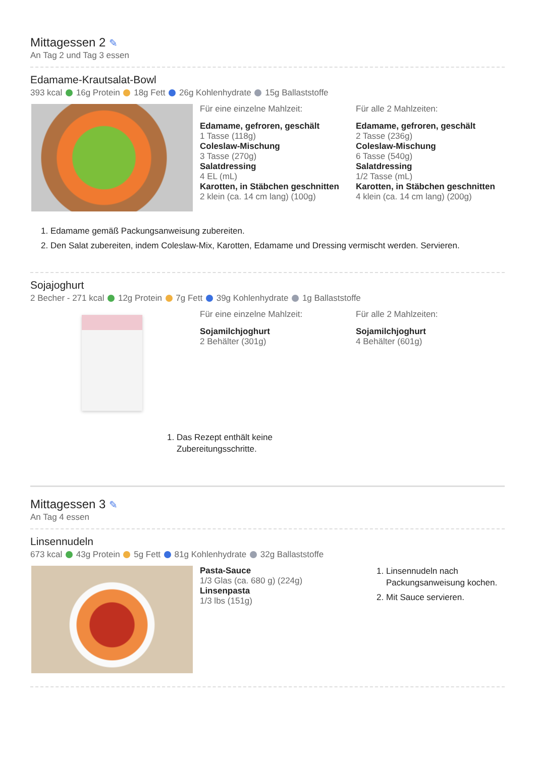Mittagessen 2 ✎
An Tag 2 und Tag 3 essen
Edamame-Krautsalat-Bowl
393 kcal 16g Protein 18g Fett 26g Kohlenhydrate 15g Ballaststoffe
Für eine einzelne Mahlzeit:
Edamame, gefroren, geschält
1 Tasse (118g)
Coleslaw-Mischung
3 Tasse (270g)
Salatdressing
4 EL (mL)
Karotten, in Stäbchen geschnitten
2 klein (ca. 14 cm lang) (100g)
Für alle 2 Mahlzeiten:
Edamame, gefroren, geschält
2 Tasse (236g)
Coleslaw-Mischung
6 Tasse (540g)
Salatdressing
1/2 Tasse (mL)
Karotten, in Stäbchen geschnitten
4 klein (ca. 14 cm lang) (200g)
1. Edamame gemäß Packungsanweisung zubereiten.
2. Den Salat zubereiten, indem Coleslaw-Mix, Karotten, Edamame und Dressing vermischt werden. Servieren.
Sojajoghurt
2 Becher - 271 kcal 12g Protein 7g Fett 39g Kohlenhydrate 1g Ballaststoffe
Für eine einzelne Mahlzeit:
Sojamilchjoghurt
2 Behälter (301g)
Für alle 2 Mahlzeiten:
Sojamilchjoghurt
4 Behälter (601g)
1. Das Rezept enthält keine Zubereitungsschritte.
Mittagessen 3 ✎
An Tag 4 essen
Linsennudeln
673 kcal 43g Protein 5g Fett 81g Kohlenhydrate 32g Ballaststoffe
Pasta-Sauce
1/3 Glas (ca. 680 g) (224g)
Linsenpasta
1/3 lbs (151g)
1. Linsennudeln nach Packungsanweisung kochen.
2. Mit Sauce servieren.